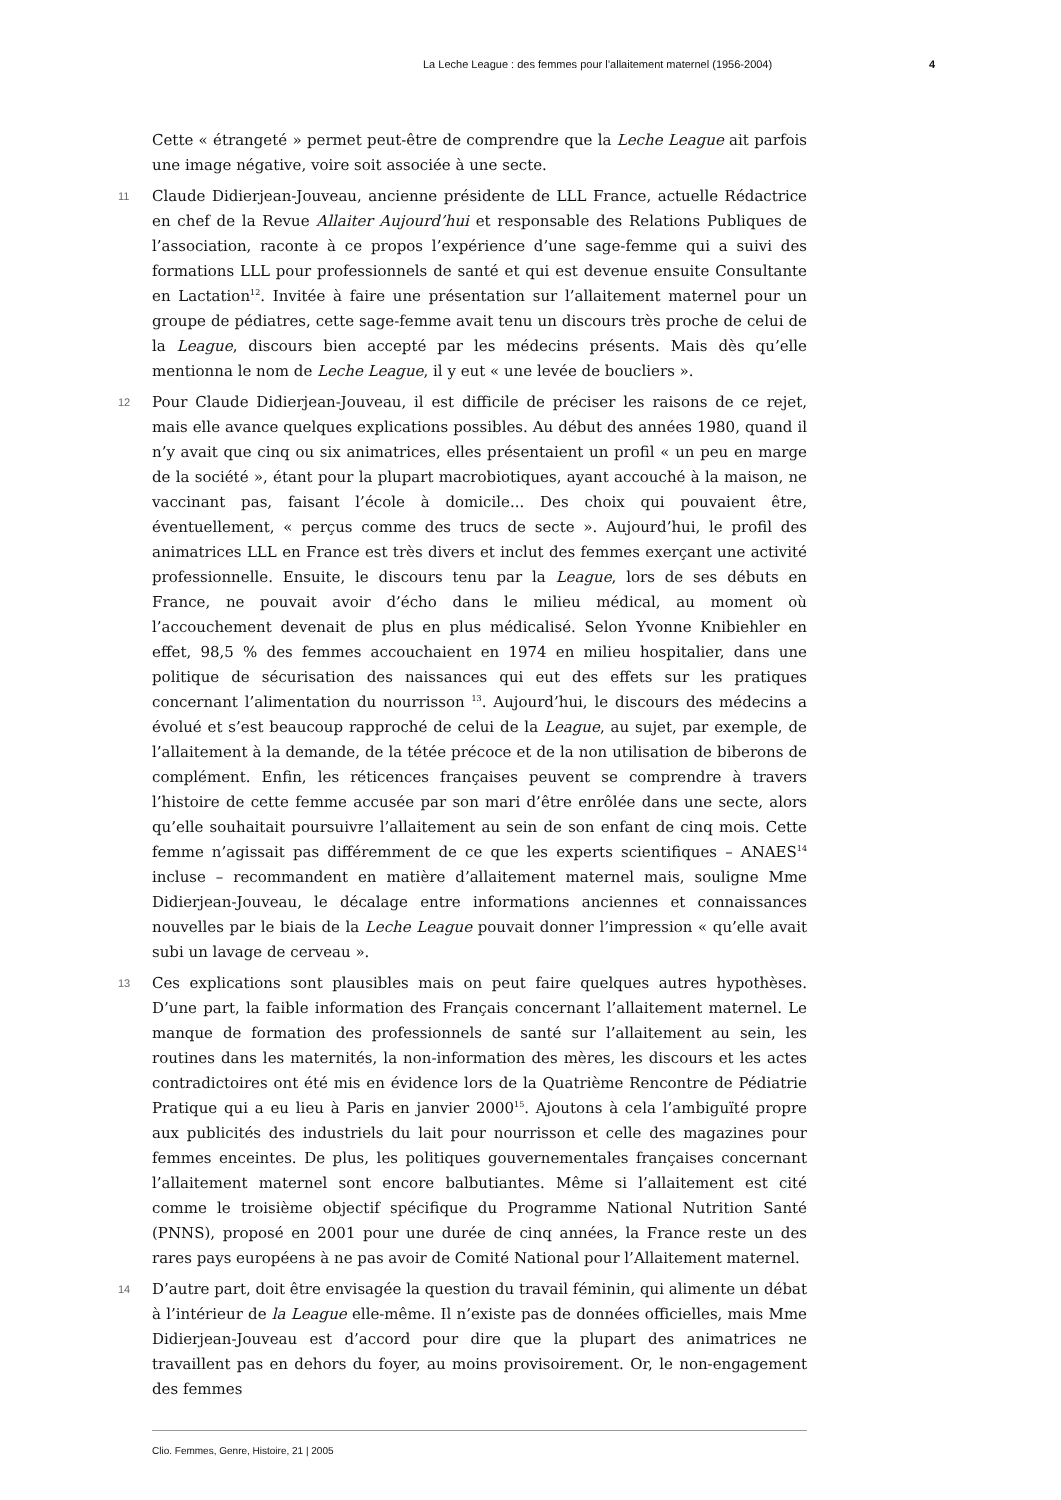La Leche League : des femmes pour l’allaitement maternel (1956-2004) 4
Cette « étrangeté » permet peut-être de comprendre que la Leche League ait parfois une image négative, voire soit associée à une secte.
11 Claude Didierjean-Jouveau, ancienne présidente de LLL France, actuelle Rédactrice en chef de la Revue Allaiter Aujourd’hui et responsable des Relations Publiques de l’association, raconte à ce propos l’expérience d’une sage-femme qui a suivi des formations LLL pour professionnels de santé et qui est devenue ensuite Consultante en Lactation<sup>12</sup>. Invitée à faire une présentation sur l’allaitement maternel pour un groupe de pédiatres, cette sage-femme avait tenu un discours très proche de celui de la League, discours bien accepté par les médecins présents. Mais dès qu’elle mentionna le nom de Leche League, il y eut « une levée de boucliers ».
12 Pour Claude Didierjean-Jouveau, il est difficile de préciser les raisons de ce rejet, mais elle avance quelques explications possibles. Au début des années 1980, quand il n’y avait que cinq ou six animatrices, elles présentaient un profil « un peu en marge de la société », étant pour la plupart macrobiotiques, ayant accouché à la maison, ne vaccinant pas, faisant l’école à domicile... Des choix qui pouvaient être, éventuellement, « perçus comme des trucs de secte ». Aujourd’hui, le profil des animatrices LLL en France est très divers et inclut des femmes exerçant une activité professionnelle. Ensuite, le discours tenu par la League, lors de ses débuts en France, ne pouvait avoir d’écho dans le milieu médical, au moment où l’accouchement devenait de plus en plus médicalisé. Selon Yvonne Knibiehler en effet, 98,5 % des femmes accouchaient en 1974 en milieu hospitalier, dans une politique de sécurisation des naissances qui eut des effets sur les pratiques concernant l’alimentation du nourrisson <sup>13</sup>. Aujourd’hui, le discours des médecins a évolué et s’est beaucoup rapproché de celui de la League, au sujet, par exemple, de l’allaitement à la demande, de la tétée précoce et de la non utilisation de biberons de complément. Enfin, les réticences françaises peuvent se comprendre à travers l’histoire de cette femme accusée par son mari d’être enrôlée dans une secte, alors qu’elle souhaitait poursuivre l’allaitement au sein de son enfant de cinq mois. Cette femme n’agissait pas différemment de ce que les experts scientifiques – ANAES<sup>14</sup> incluse – recommandent en matière d’allaitement maternel mais, souligne Mme Didierjean-Jouveau, le décalage entre informations anciennes et connaissances nouvelles par le biais de la Leche League pouvait donner l’impression « qu’elle avait subi un lavage de cerveau ».
13 Ces explications sont plausibles mais on peut faire quelques autres hypothèses. D’une part, la faible information des Français concernant l’allaitement maternel. Le manque de formation des professionnels de santé sur l’allaitement au sein, les routines dans les maternités, la non-information des mères, les discours et les actes contradictoires ont été mis en évidence lors de la Quatrième Rencontre de Pédiatrie Pratique qui a eu lieu à Paris en janvier 2000<sup>15</sup>. Ajoutons à cela l’ambiguïté propre aux publicités des industriels du lait pour nourrisson et celle des magazines pour femmes enceintes. De plus, les politiques gouvernementales françaises concernant l’allaitement maternel sont encore balbutiantes. Même si l’allaitement est cité comme le troisième objectif spécifique du Programme National Nutrition Santé (PNNS), proposé en 2001 pour une durée de cinq années, la France reste un des rares pays européens à ne pas avoir de Comité National pour l’Allaitement maternel.
14 D’autre part, doit être envisagée la question du travail féminin, qui alimente un débat à l’intérieur de la League elle-même. Il n’existe pas de données officielles, mais Mme Didierjean-Jouveau est d’accord pour dire que la plupart des animatrices ne travaillent pas en dehors du foyer, au moins provisoirement. Or, le non-engagement des femmes
Clio. Femmes, Genre, Histoire, 21 | 2005